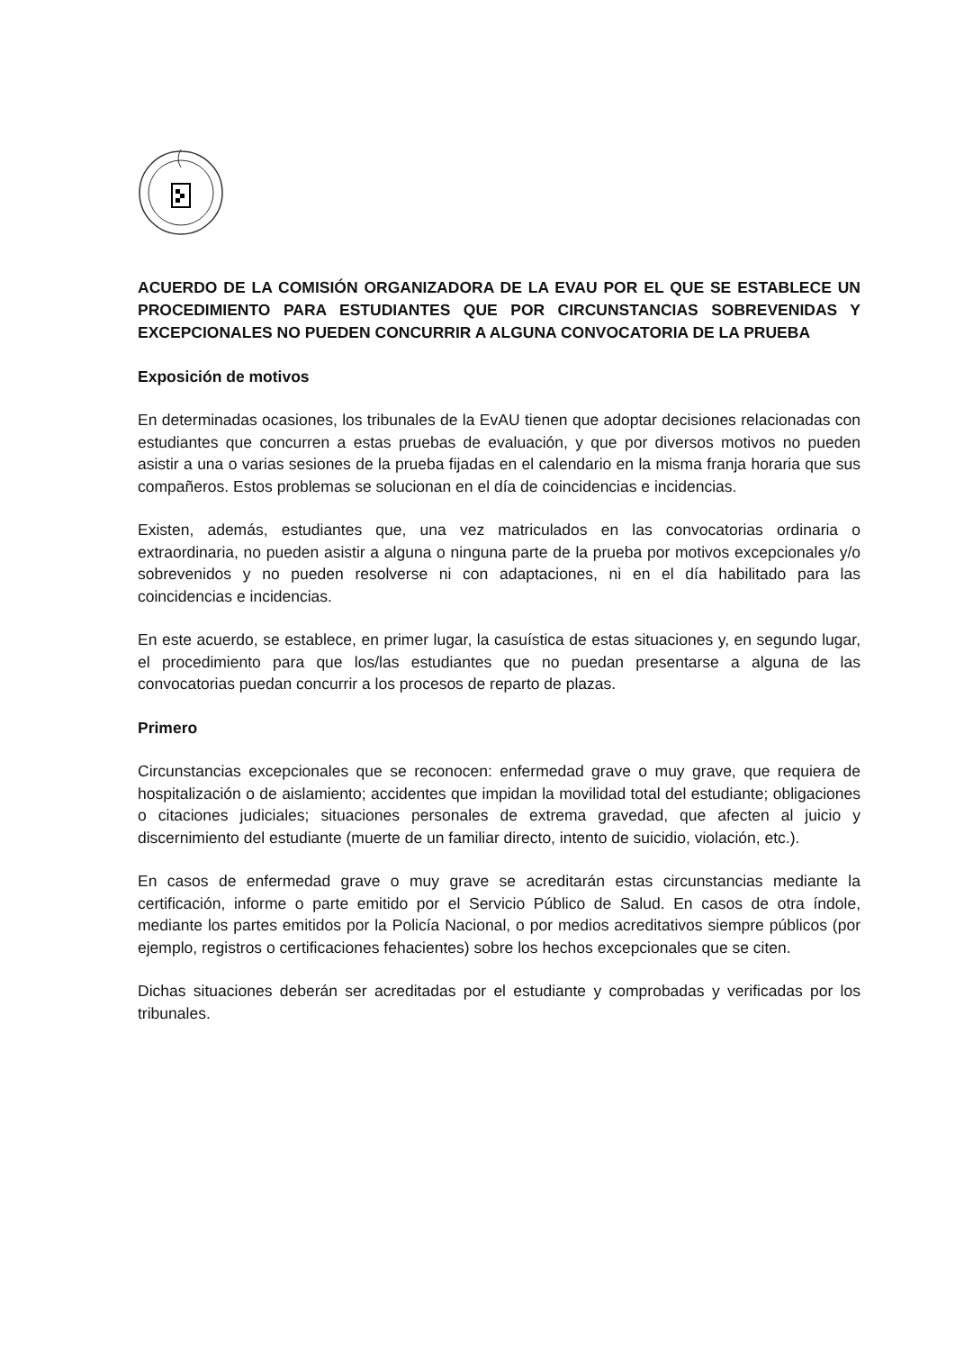ACUERDO DE LA COMISIÓN ORGANIZADORA DE LA EVAU POR EL QUE SE ESTABLECE UN PROCEDIMIENTO PARA ESTUDIANTES QUE POR CIRCUNSTANCIAS SOBREVENIDAS Y EXCEPCIONALES NO PUEDEN CONCURRIR A ALGUNA CONVOCATORIA DE LA PRUEBA
Exposición de motivos
En determinadas ocasiones, los tribunales de la EvAU tienen que adoptar decisiones relacionadas con estudiantes que concurren a estas pruebas de evaluación, y que por diversos motivos no pueden asistir a una o varias sesiones de la prueba fijadas en el calendario en la misma franja horaria que sus compañeros. Estos problemas se solucionan en el día de coincidencias e incidencias.
Existen, además, estudiantes que, una vez matriculados en las convocatorias ordinaria o extraordinaria, no pueden asistir a alguna o ninguna parte de la prueba por motivos excepcionales y/o sobrevenidos y no pueden resolverse ni con adaptaciones, ni en el día habilitado para las coincidencias e incidencias.
En este acuerdo, se establece, en primer lugar, la casuística de estas situaciones y, en segundo lugar, el procedimiento para que los/las estudiantes que no puedan presentarse a alguna de las convocatorias puedan concurrir a los procesos de reparto de plazas.
Primero
Circunstancias excepcionales que se reconocen: enfermedad grave o muy grave, que requiera de hospitalización o de aislamiento; accidentes que impidan la movilidad total del estudiante; obligaciones o citaciones judiciales; situaciones personales de extrema gravedad, que afecten al juicio y discernimiento del estudiante (muerte de un familiar directo, intento de suicidio, violación, etc.).
En casos de enfermedad grave o muy grave se acreditarán estas circunstancias mediante la certificación, informe o parte emitido por el Servicio Público de Salud. En casos de otra índole, mediante los partes emitidos por la Policía Nacional, o por medios acreditativos siempre públicos (por ejemplo, registros o certificaciones fehacientes) sobre los hechos excepcionales que se citen.
Dichas situaciones deberán ser acreditadas por el estudiante y comprobadas y verificadas por los tribunales.